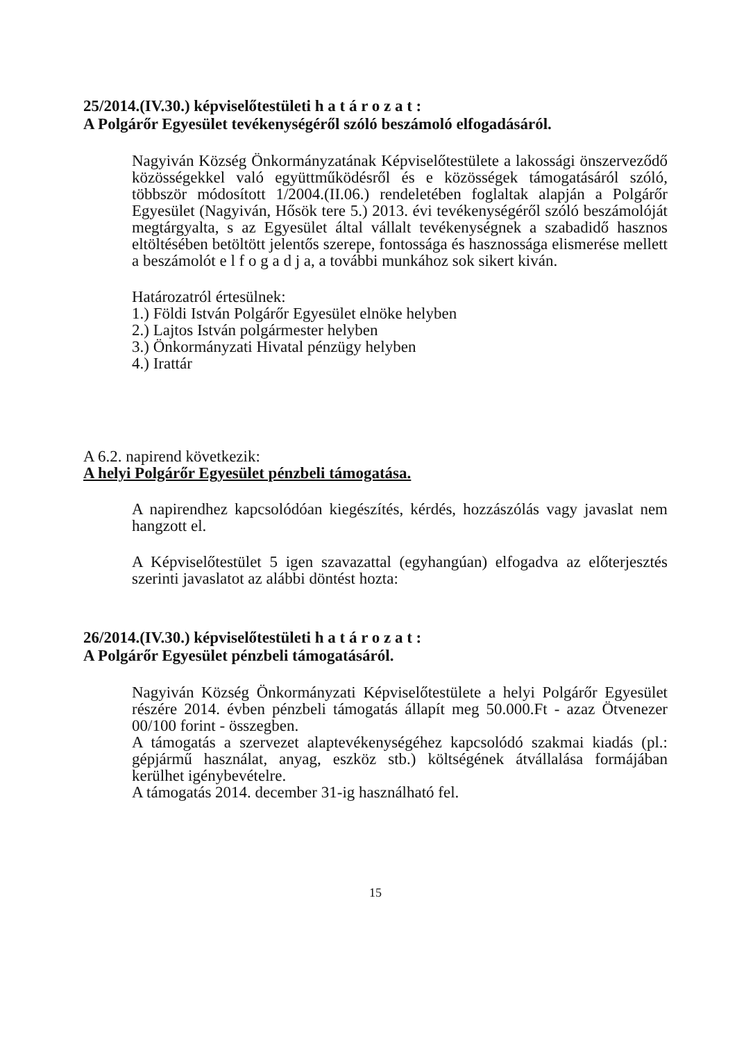25/2014.(IV.30.) képviselőtestületi h a t á r o z a t :
A Polgárőr Egyesület tevékenységéről szóló beszámoló elfogadásáról.
Nagyiván Község Önkormányzatának Képviselőtestülete a lakossági önszerveződő közösségekkel való együttműködésről és e közösségek támogatásáról szóló, többször módosított 1/2004.(II.06.) rendeletében foglaltak alapján a Polgárőr Egyesület (Nagyiván, Hősök tere 5.) 2013. évi tevékenységéről szóló beszámolóját megtárgyalta, s az Egyesület által vállalt tevékenységnek a szabadidő hasznos eltöltésében betöltött jelentős szerepe, fontossága és hasznossága elismerése mellett a beszámolót e l f o g a d j a, a további munkához sok sikert kiván.
Határozatról értesülnek:
1.) Földi István Polgárőr Egyesület elnöke helyben
2.) Lajtos István polgármester helyben
3.) Önkormányzati Hivatal pénzügy helyben
4.) Irattár
A 6.2. napirend következik:
A helyi Polgárőr Egyesület pénzbeli támogatása.
A napirendhez kapcsolódóan kiegészítés, kérdés, hozzászólás vagy javaslat nem hangzott el.
A Képviselőtestület 5 igen szavazattal (egyhangúan) elfogadva az előterjesztés szerinti javaslatot az alábbi döntést hozta:
26/2014.(IV.30.) képviselőtestületi h a t á r o z a t :
A Polgárőr Egyesület pénzbeli támogatásáról.
Nagyiván Község Önkormányzati Képviselőtestülete a helyi Polgárőr Egyesület részére 2014. évben pénzbeli támogatás állapít meg 50.000.Ft - azaz Ötvenezer 00/100 forint - összegben.
A támogatás a szervezet alaptevékenységéhez kapcsolódó szakmai kiadás (pl.: gépjármű használat, anyag, eszköz stb.) költségének átvállalása formájában kerülhet igénybevételre.
A támogatás 2014. december 31-ig használható fel.
15